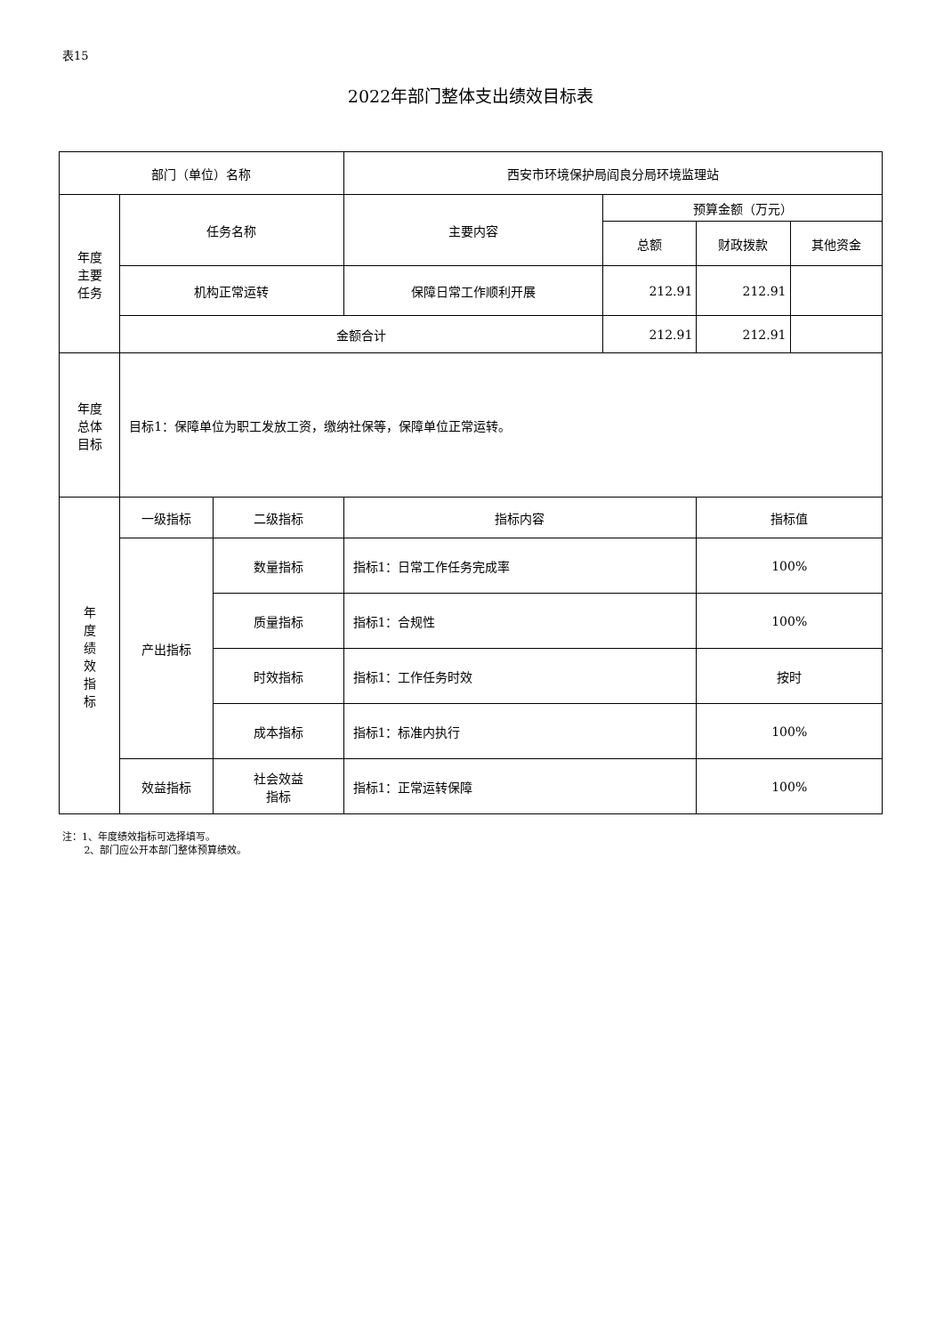表15
2022年部门整体支出绩效目标表
| 部门（单位）名称 | | | 西安市环境保护局阎良分局环境监理站 | | | |
| 年度 主要 任务 | 任务名称 | | 主要内容 | 预算金额（万元） | | |
| | | | | 总额 | 财政拨款 | 其他资金 |
| | 机构正常运转 | | 保障日常工作顺利开展 | 212.91 | 212.91 | |
| | 金额合计 | | | 212.91 | 212.91 | |
| 年度 总体 目标 | 目标1：保障单位为职工发放工资，缴纳社保等，保障单位正常运转。 | | | | | |
| 年 度 绩 效 指 标 | 一级指标 | 二级指标 | 指标内容 | | 指标值 | |
| | 产出指标 | 数量指标 | 指标1：日常工作任务完成率 | | 100% | |
| | | 质量指标 | 指标1：合规性 | | 100% | |
| | | 时效指标 | 指标1：工作任务时效 | | 按时 | |
| | | 成本指标 | 指标1：标准内执行 | | 100% | |
| | 效益指标 | 社会效益 指标 | 指标1：正常运转保障 | | 100% | |
注：1、年度绩效指标可选择填写。
2、部门应公开本部门整体预算绩效。